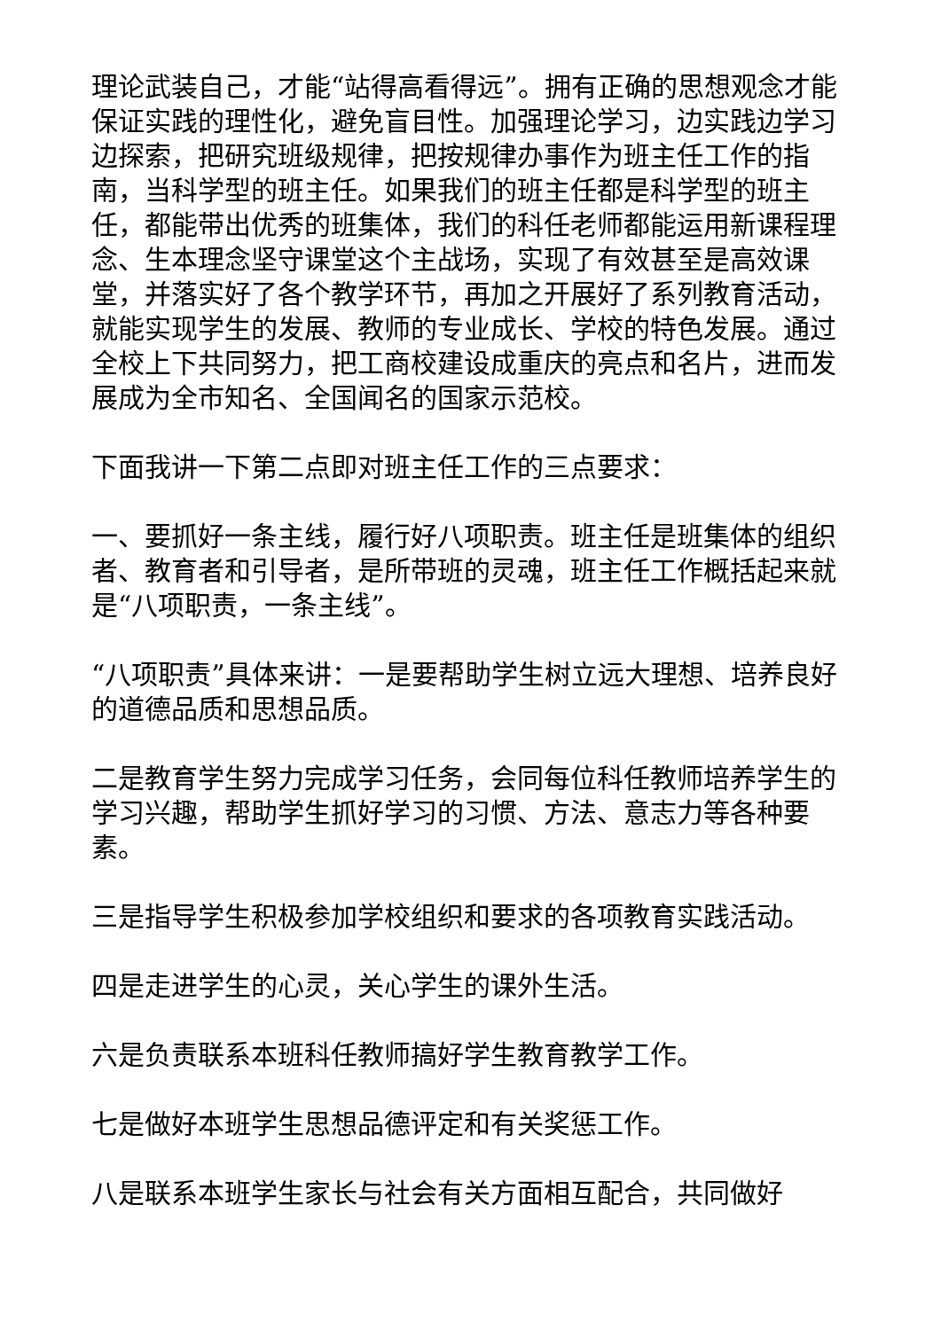理论武装自己，才能“站得高看得远”。拥有正确的思想观念才能保证实践的理性化，避免盲目性。加强理论学习，边实践边学习边探索，把研究班级规律，把按规律办事作为班主任工作的指南，当科学型的班主任。如果我们的班主任都是科学型的班主任，都能带出优秀的班集体，我们的科任老师都能运用新课程理念、生本理念坚守课堂这个主战场，实现了有效甚至是高效课堂，并落实好了各个教学环节，再加之开展好了系列教育活动，就能实现学生的发展、教师的专业成长、学校的特色发展。通过全校上下共同努力，把工商校建设成重庆的亮点和名片，进而发展成为全市知名、全国闻名的国家示范校。
下面我讲一下第二点即对班主任工作的三点要求：
一、要抓好一条主线，履行好八项职责。班主任是班集体的组织者、教育者和引导者，是所带班的灵魂，班主任工作概括起来就是“八项职责，一条主线”。
“八项职责”具体来讲：一是要帮助学生树立远大理想、培养良好的道德品质和思想品质。
二是教育学生努力完成学习任务，会同每位科任教师培养学生的学习兴趣，帮助学生抓好学习的习惯、方法、意志力等各种要素。
三是指导学生积极参加学校组织和要求的各项教育实践活动。
四是走进学生的心灵，关心学生的课外生活。
六是负责联系本班科任教师搞好学生教育教学工作。
七是做好本班学生思想品德评定和有关奖惩工作。
八是联系本班学生家长与社会有关方面相互配合，共同做好